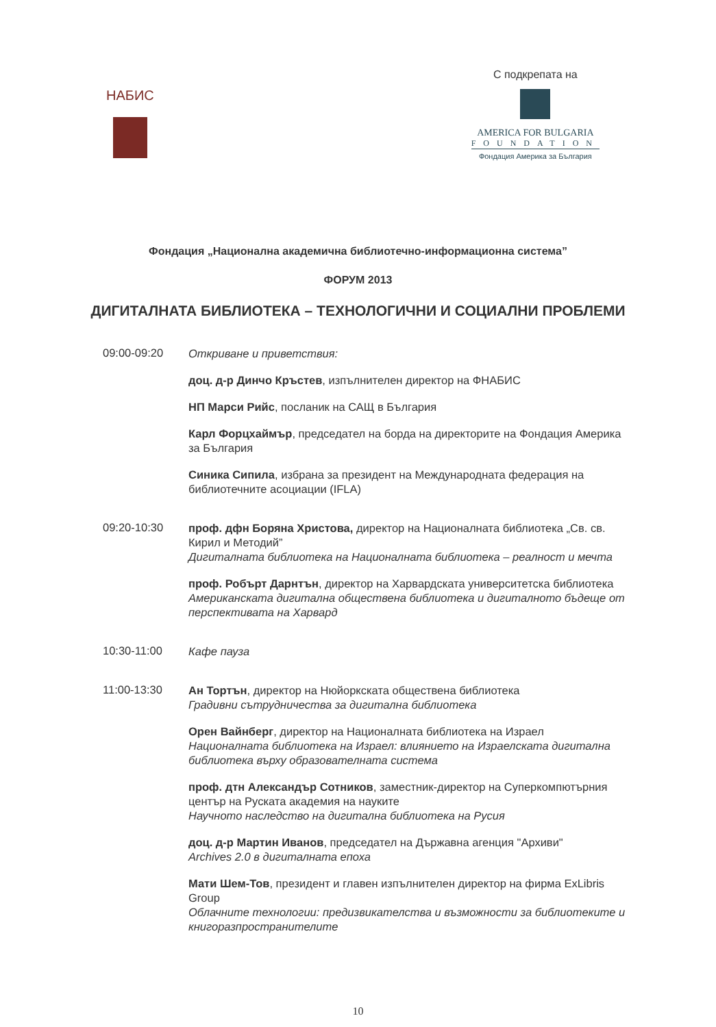НАБИС
С подкрепата на
AMERICA FOR BULGARIA
FOUNDATION
Фондация Америка за България
Фондация „Национална академична библиотечно-информационна система”
ФОРУМ 2013
ДИГИТАЛНАТА БИБЛИОТЕКА – ТЕХНОЛОГИЧНИ И СОЦИАЛНИ ПРОБЛЕМИ
09:00-09:20
Откриване и приветствия:
доц. д-р Динчо Кръстев, изпълнителен директор на ФНАБИС
НП Марси Рийс, посланик на САЩ в България
Карл Форцхаймър, председател на борда на директорите на Фондация Америка за България
Синика Сипила, избрана за президент на Международната федерация на библиотечните асоциации (IFLA)
09:20-10:30
проф. дфн Боряна Христова, директор на Националната библиотека „Св. св. Кирил и Методий”
Дигиталната библиотека на Националната библиотека – реалност и мечта
проф. Робърт Дарнтън, директор на Харвардската университетска библиотека
Американската дигитална обществена библиотека и дигиталното бъдеще от перспективата на Харвард
10:30-11:00
Кафе пауза
11:00-13:30
Ан Тортън, директор на Нюйоркската обществена библиотека
Градивни сътрудничества за дигитална библиотека
Орен Вайнберг, директор на Националната библиотека на Израел
Националната библиотека на Израел: влиянието на Израелската дигитална библиотека върху образователната система
проф. дтн Александър Сотников, заместник-директор на Суперкомпютърния център на Руската академия на науките
Научното наследство на дигитална библиотека на Русия
доц. д-р Мартин Иванов, председател на Държавна агенция "Архиви"
Archives 2.0 в дигиталната епоха
Мати Шем-Тов, президент и главен изпълнителен директор на фирма ExLibris Group
Облачните технологии: предизвикателства и възможности за библиотеките и книгоразпространителите
10